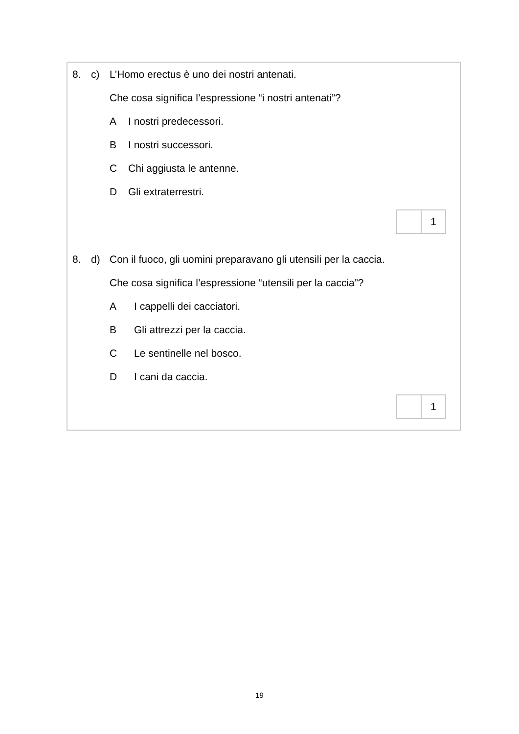8. c) L’Homo erectus è uno dei nostri antenati.
Che cosa significa l’espressione “i nostri antenati”?
A I nostri predecessori.
B I nostri successori.
C Chi aggiusta le antenne.
D Gli extraterrestri.
1
8. d) Con il fuoco, gli uomini preparavano gli utensili per la caccia.
Che cosa significa l’espressione “utensili per la caccia”?
A I cappelli dei cacciatori.
B Gli attrezzi per la caccia.
C Le sentinelle nel bosco.
D I cani da caccia.
1
19